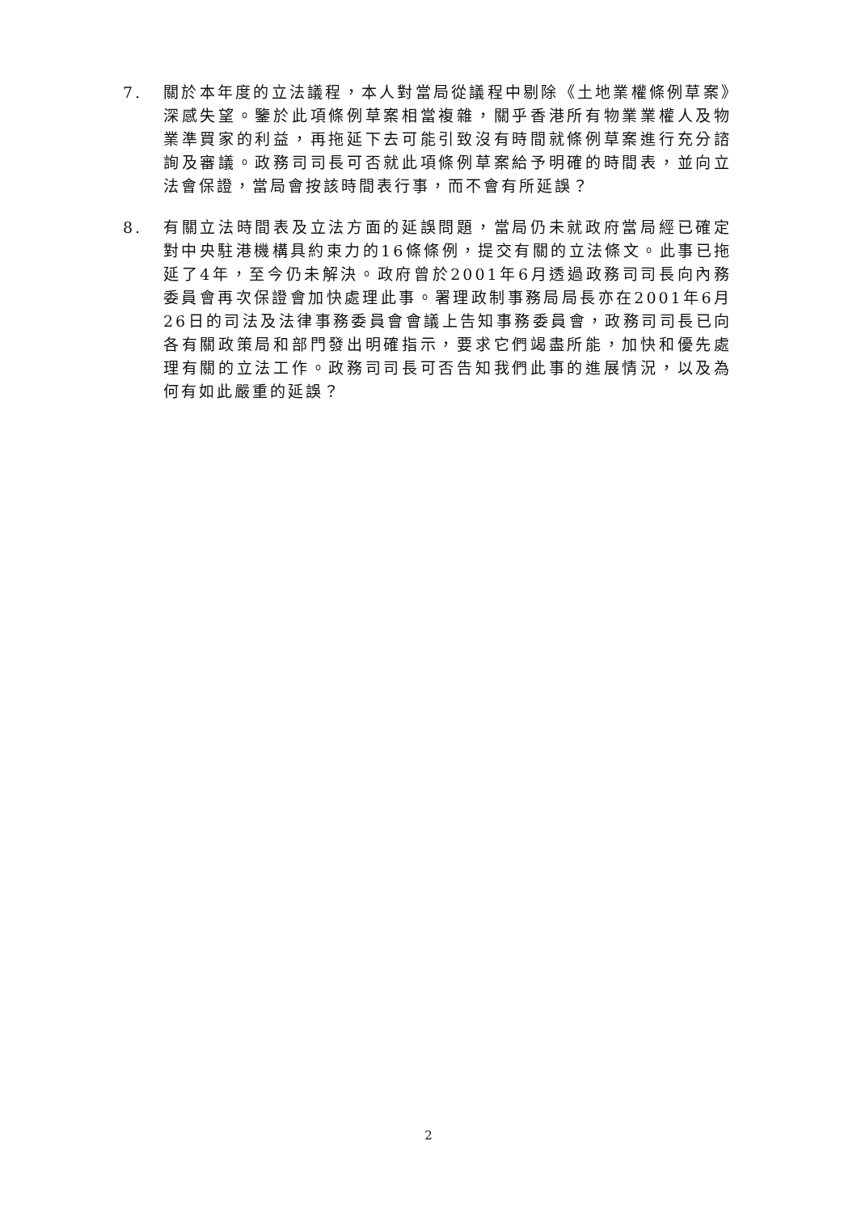7. 關於本年度的立法議程，本人對當局從議程中剔除《土地業權條例草案》深感失望。鑒於此項條例草案相當複雜，關乎香港所有物業業權人及物業準買家的利益，再拖延下去可能引致沒有時間就條例草案進行充分諮詢及審議。政務司司長可否就此項條例草案給予明確的時間表，並向立法會保證，當局會按該時間表行事，而不會有所延誤？
8. 有關立法時間表及立法方面的延誤問題，當局仍未就政府當局經已確定對中央駐港機構具約束力的16條條例，提交有關的立法條文。此事已拖延了4年，至今仍未解決。政府曾於2001年6月透過政務司司長向內務委員會再次保證會加快處理此事。署理政制事務局局長亦在2001年6月26日的司法及法律事務委員會會議上告知事務委員會，政務司司長已向各有關政策局和部門發出明確指示，要求它們竭盡所能，加快和優先處理有關的立法工作。政務司司長可否告知我們此事的進展情況，以及為何有如此嚴重的延誤？
2